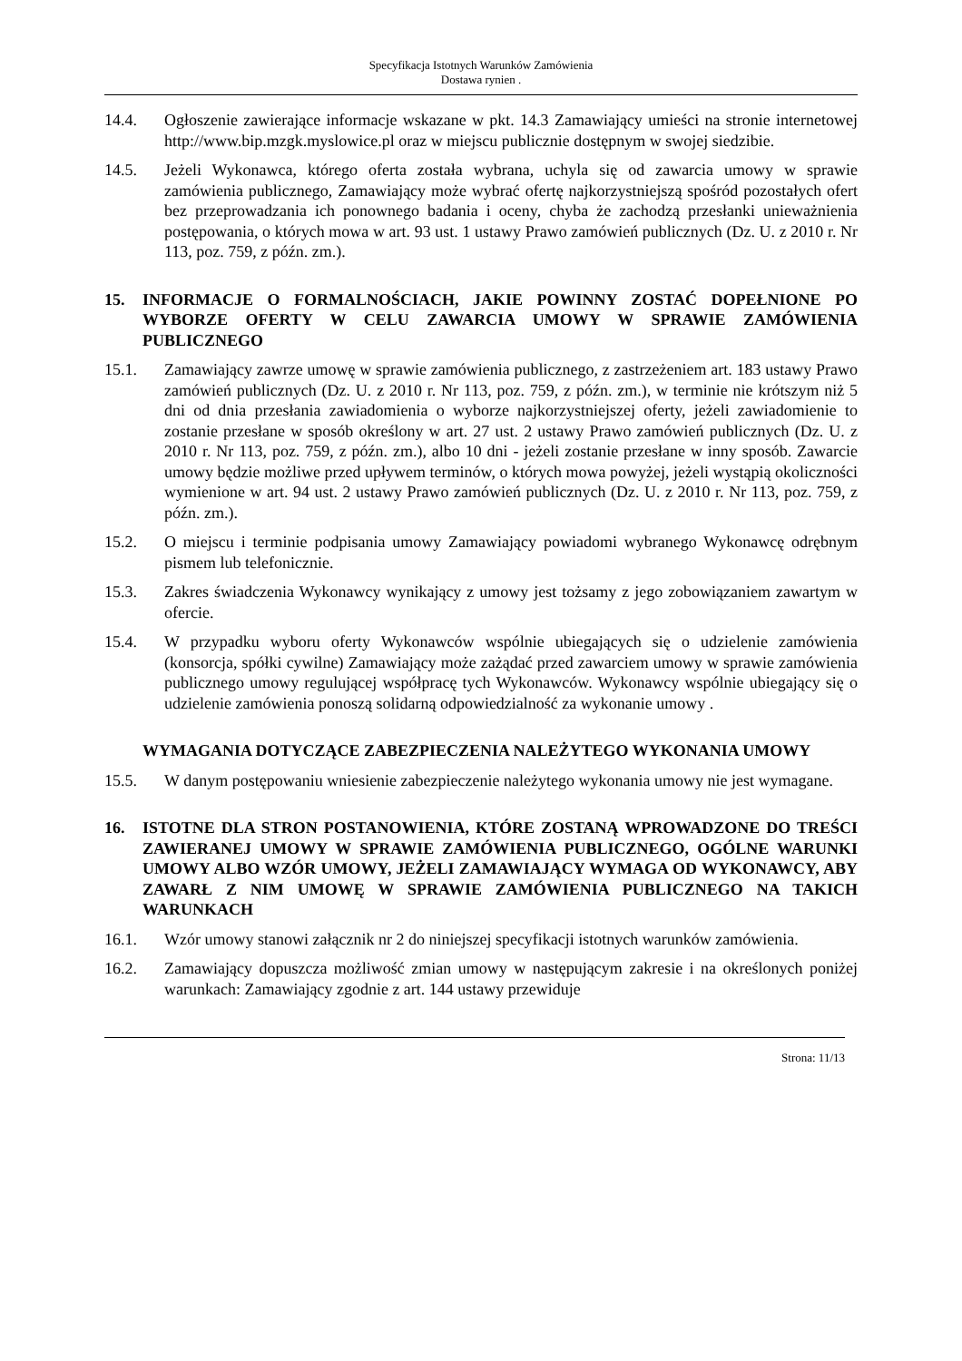Specyfikacja Istotnych Warunków Zamówienia
Dostawa rynien .
14.4. Ogłoszenie zawierające informacje wskazane w pkt. 14.3 Zamawiający umieści na stronie internetowej http://www.bip.mzgk.myslowice.pl oraz w miejscu publicznie dostępnym w swojej siedzibie.
14.5. Jeżeli Wykonawca, którego oferta została wybrana, uchyla się od zawarcia umowy w sprawie zamówienia publicznego, Zamawiający może wybrać ofertę najkorzystniejszą spośród pozostałych ofert bez przeprowadzania ich ponownego badania i oceny, chyba że zachodzą przesłanki unieważnienia postępowania, o których mowa w art. 93 ust. 1 ustawy Prawo zamówień publicznych (Dz. U. z 2010 r. Nr 113, poz. 759, z późn. zm.).
15. INFORMACJE O FORMALNOŚCIACH, JAKIE POWINNY ZOSTAĆ DOPEŁNIONE PO WYBORZE OFERTY W CELU ZAWARCIA UMOWY W SPRAWIE ZAMÓWIENIA PUBLICZNEGO
15.1. Zamawiający zawrze umowę w sprawie zamówienia publicznego, z zastrzeżeniem art. 183 ustawy Prawo zamówień publicznych (Dz. U. z 2010 r. Nr 113, poz. 759, z późn. zm.), w terminie nie krótszym niż 5 dni od dnia przesłania zawiadomienia o wyborze najkorzystniejszej oferty, jeżeli zawiadomienie to zostanie przesłane w sposób określony w art. 27 ust. 2 ustawy Prawo zamówień publicznych (Dz. U. z 2010 r. Nr 113, poz. 759, z późn. zm.), albo 10 dni - jeżeli zostanie przesłane w inny sposób. Zawarcie umowy będzie możliwe przed upływem terminów, o których mowa powyżej, jeżeli wystąpią okoliczności wymienione w art. 94 ust. 2 ustawy Prawo zamówień publicznych (Dz. U. z 2010 r. Nr 113, poz. 759, z późn. zm.).
15.2. O miejscu i terminie podpisania umowy Zamawiający powiadomi wybranego Wykonawcę odrębnym pismem lub telefonicznie.
15.3. Zakres świadczenia Wykonawcy wynikający z umowy jest tożsamy z jego zobowiązaniem zawartym w ofercie.
15.4. W przypadku wyboru oferty Wykonawców wspólnie ubiegających się o udzielenie zamówienia (konsorcja, spółki cywilne) Zamawiający może zażądać przed zawarciem umowy w sprawie zamówienia publicznego umowy regulującej współpracę tych Wykonawców. Wykonawcy wspólnie ubiegający się o udzielenie zamówienia ponoszą solidarną odpowiedzialność za wykonanie umowy .
WYMAGANIA DOTYCZĄCE ZABEZPIECZENIA NALEŻYTEGO WYKONANIA UMOWY
15.5. W danym postępowaniu wniesienie zabezpieczenie należytego wykonania umowy nie jest wymagane.
16. ISTOTNE DLA STRON POSTANOWIENIA, KTÓRE ZOSTANĄ WPROWADZONE DO TREŚCI ZAWIERANEJ UMOWY W SPRAWIE ZAMÓWIENIA PUBLICZNEGO, OGÓLNE WARUNKI UMOWY ALBO WZÓR UMOWY, JEŻELI ZAMAWIAJĄCY WYMAGA OD WYKONAWCY, ABY ZAWARŁ Z NIM UMOWĘ W SPRAWIE ZAMÓWIENIA PUBLICZNEGO NA TAKICH WARUNKACH
16.1. Wzór umowy stanowi załącznik nr 2 do niniejszej specyfikacji istotnych warunków zamówienia.
16.2. Zamawiający dopuszcza możliwość zmian umowy w następującym zakresie i na określonych poniżej warunkach: Zamawiający zgodnie z art. 144 ustawy przewiduje
Strona: 11/13